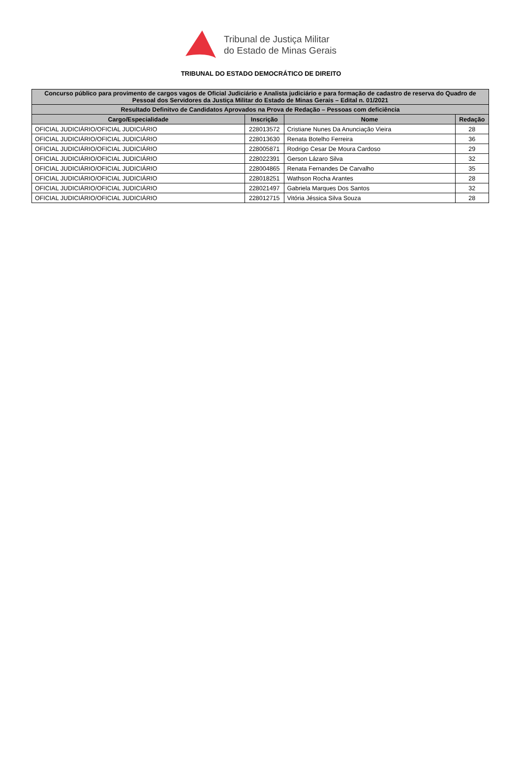Tribunal de Justiça Militar
do Estado de Minas Gerais
TRIBUNAL DO ESTADO DEMOCRÁTICO DE DIREITO
| Concurso público para provimento de cargos vagos de Oficial Judiciário e Analista judiciário e para formação de cadastro de reserva do Quadro de Pessoal dos Servidores da Justiça Militar do Estado de Minas Gerais – Edital n. 01/2021 | | | |
| --- | --- | --- | --- |
| Resultado Definitvo de Candidatos Aprovados na Prova de Redação – Pessoas com deficiência | | | |
| Cargo/Especialidade | Inscrição | Nome | Redação |
| OFICIAL JUDICIÁRIO/OFICIAL JUDICIÁRIO | 228013572 | Cristiane Nunes Da Anunciação Vieira | 28 |
| OFICIAL JUDICIÁRIO/OFICIAL JUDICIÁRIO | 228013630 | Renata Botelho Ferreira | 36 |
| OFICIAL JUDICIÁRIO/OFICIAL JUDICIÁRIO | 228005871 | Rodrigo Cesar De Moura Cardoso | 29 |
| OFICIAL JUDICIÁRIO/OFICIAL JUDICIÁRIO | 228022391 | Gerson Lázaro Silva | 32 |
| OFICIAL JUDICIÁRIO/OFICIAL JUDICIÁRIO | 228004865 | Renata Fernandes De Carvalho | 35 |
| OFICIAL JUDICIÁRIO/OFICIAL JUDICIÁRIO | 228018251 | Wathson Rocha Arantes | 28 |
| OFICIAL JUDICIÁRIO/OFICIAL JUDICIÁRIO | 228021497 | Gabriela Marques Dos Santos | 32 |
| OFICIAL JUDICIÁRIO/OFICIAL JUDICIÁRIO | 228012715 | Vitória Jéssica Silva Souza | 28 |